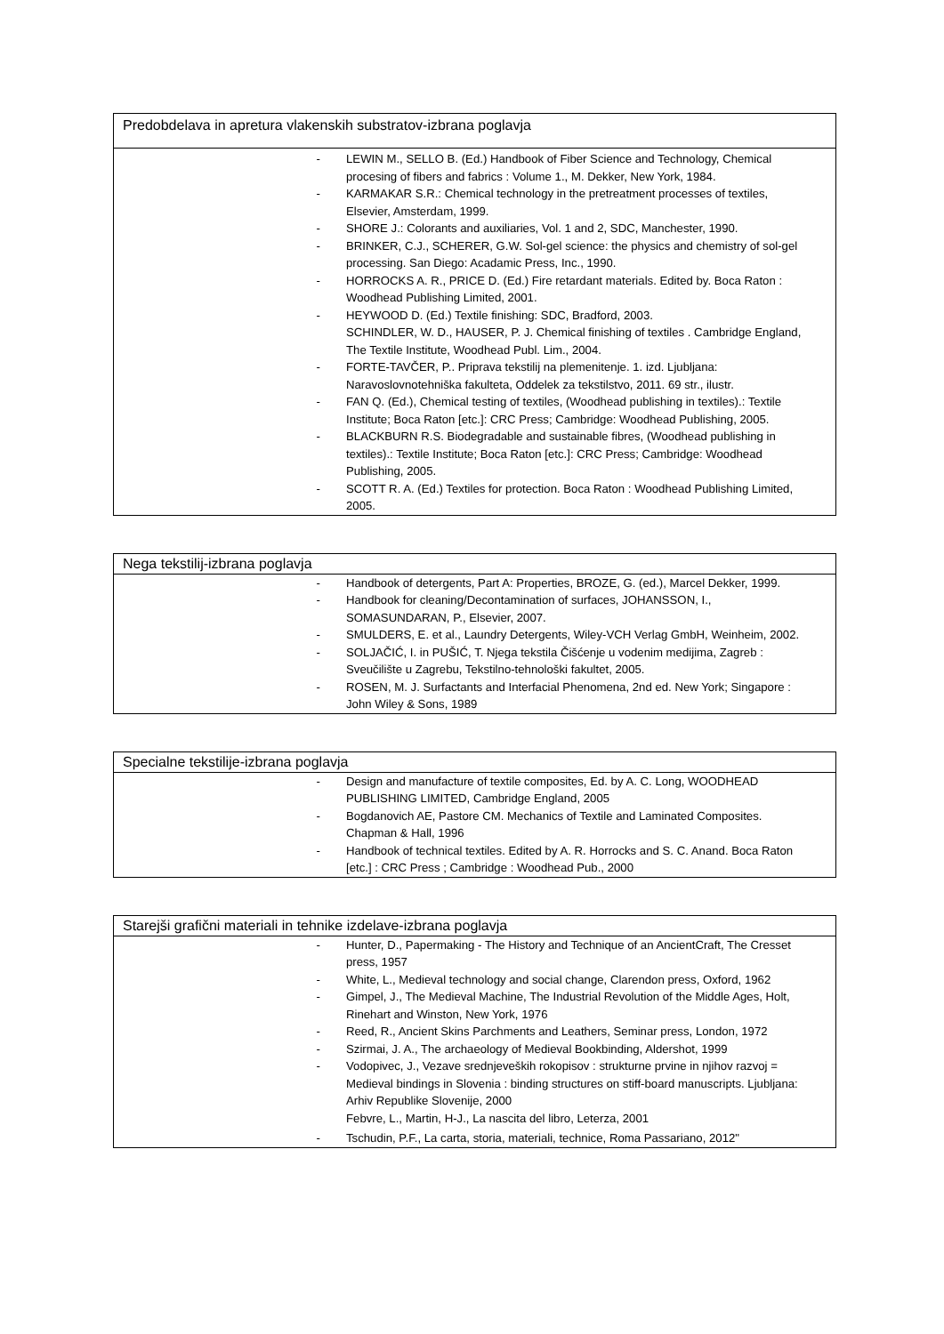Predobdelava in apretura vlakenskih substratov-izbrana poglavja
- LEWIN M., SELLO B. (Ed.) Handbook of Fiber Science and Technology, Chemical procesing of fibers and fabrics : Volume 1., M. Dekker, New York, 1984.
- KARMAKAR S.R.: Chemical technology in the pretreatment processes of textiles, Elsevier, Amsterdam, 1999.
- SHORE J.: Colorants and auxiliaries, Vol. 1 and 2, SDC, Manchester, 1990.
- BRINKER, C.J., SCHERER, G.W. Sol-gel science: the physics and chemistry of sol-gel processing. San Diego: Acadamic Press, Inc., 1990.
- HORROCKS A. R., PRICE D. (Ed.) Fire retardant materials. Edited by. Boca Raton : Woodhead Publishing Limited, 2001.
- HEYWOOD D. (Ed.) Textile finishing: SDC, Bradford, 2003.
SCHINDLER, W. D., HAUSER, P. J. Chemical finishing of textiles . Cambridge England, The Textile Institute, Woodhead Publ. Lim., 2004.
- FORTE-TAVČER, P.. Priprava tekstilij na plemenitenje. 1. izd. Ljubljana: Naravoslovnotehniška fakulteta, Oddelek za tekstilstvo, 2011. 69 str., ilustr.
- FAN Q. (Ed.), Chemical testing of textiles, (Woodhead publishing in textiles).: Textile Institute; Boca Raton [etc.]: CRC Press; Cambridge: Woodhead Publishing, 2005.
- BLACKBURN R.S. Biodegradable and sustainable fibres, (Woodhead publishing in textiles).: Textile Institute; Boca Raton [etc.]: CRC Press; Cambridge: Woodhead Publishing, 2005.
- SCOTT R. A. (Ed.) Textiles for protection. Boca Raton : Woodhead Publishing Limited, 2005.
Nega tekstilij-izbrana poglavja
- Handbook of detergents, Part A: Properties, BROZE, G. (ed.), Marcel Dekker, 1999.
- Handbook for cleaning/Decontamination of surfaces, JOHANSSON, I., SOMASUNDARAN, P., Elsevier, 2007.
- SMULDERS, E. et al., Laundry Detergents, Wiley-VCH Verlag GmbH, Weinheim, 2002.
- SOLJAČIĆ, I. in PUŠIĆ, T. Njega tekstila Čišćenje u vodenim medijima, Zagreb : Sveučilište u Zagrebu, Tekstilno-tehnološki fakultet, 2005.
- ROSEN, M. J. Surfactants and Interfacial Phenomena, 2nd ed. New York; Singapore : John Wiley & Sons, 1989
Specialne tekstilije-izbrana poglavja
- Design and manufacture of textile composites, Ed. by A. C. Long, WOODHEAD PUBLISHING LIMITED, Cambridge England, 2005
- Bogdanovich AE, Pastore CM. Mechanics of Textile and Laminated Composites. Chapman & Hall, 1996
- Handbook of technical textiles. Edited by A. R. Horrocks and S. C. Anand. Boca Raton [etc.] : CRC Press ; Cambridge : Woodhead Pub., 2000
Starejši grafični materiali in tehnike izdelave-izbrana poglavja
- Hunter, D., Papermaking - The History and Technique of an AncientCraft, The Cresset press, 1957
- White, L., Medieval technology and social change, Clarendon press, Oxford, 1962
- Gimpel, J., The Medieval Machine, The Industrial Revolution of the Middle Ages, Holt, Rinehart and Winston, New York, 1976
- Reed, R., Ancient Skins Parchments and Leathers, Seminar press, London, 1972
- Szirmai, J. A., The archaeology of Medieval Bookbinding, Aldershot, 1999
- Vodopivec, J., Vezave srednjeveških rokopisov : strukturne prvine in njihov razvoj = Medieval bindings in Slovenia : binding structures on stiff-board manuscripts. Ljubljana: Arhiv Republike Slovenije, 2000
Febvre, L., Martin, H-J., La nascita del libro, Leterza, 2001
- Tschudin, P.F., La carta, storia, materiali, technice, Roma Passariano, 2012"